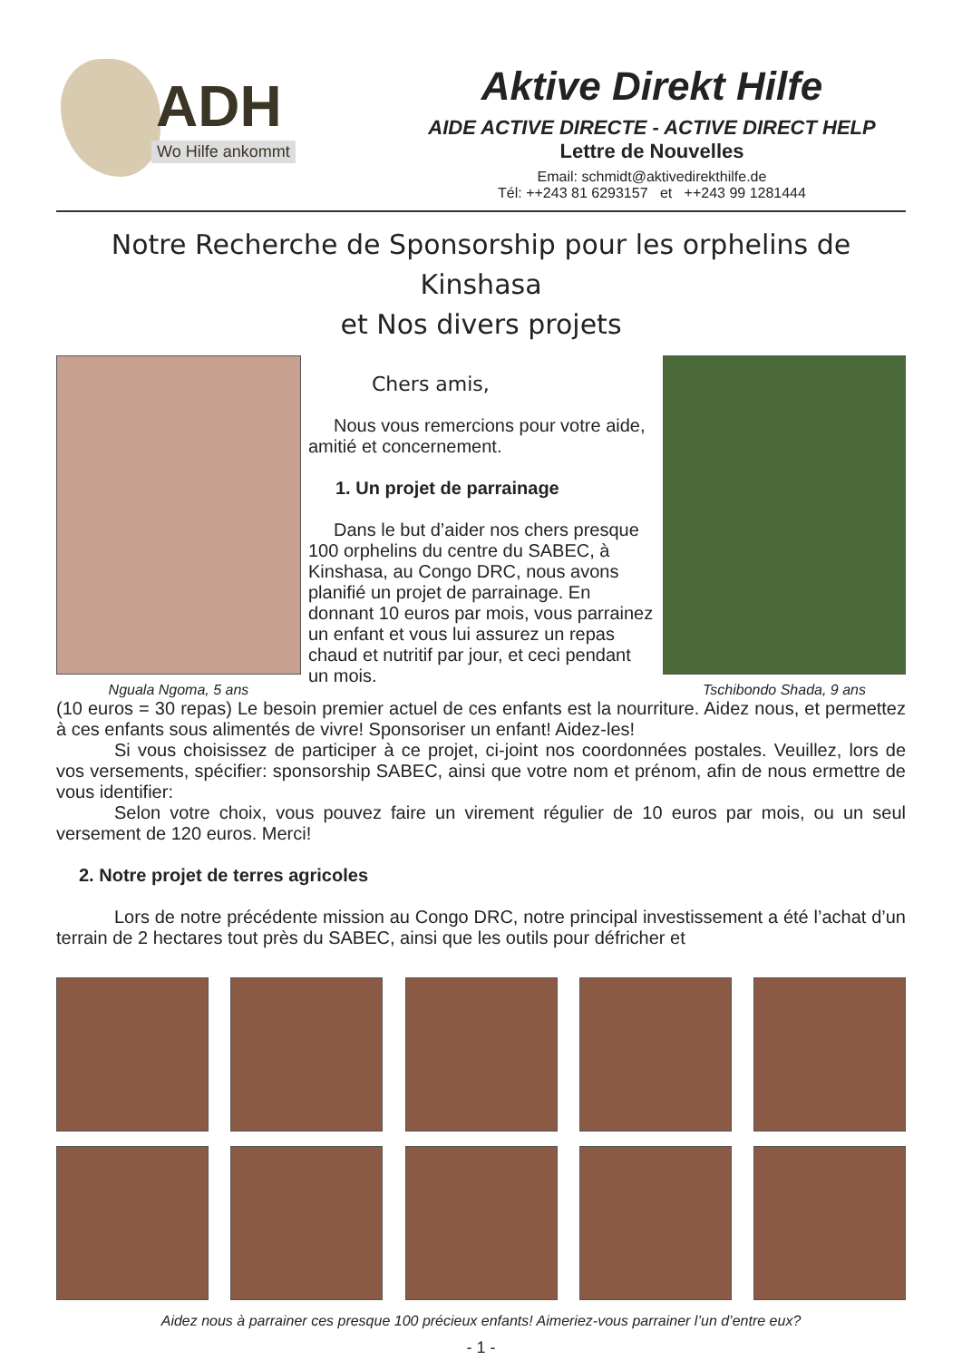ADH
Wo Hilfe ankommt
Aktive Direkt Hilfe
AIDE ACTIVE DIRECTE - ACTIVE DIRECT HELP
Lettre de Nouvelles
Email: schmidt@aktivedirekthilfe.de
Tél: ++243 81 6293157 et ++243 99 1281444
Notre Recherche de Sponsorship pour les orphelins de Kinshasa
et Nos divers projets
Nguala Ngoma, 5 ans
Chers amis,
Nous vous remercions pour votre aide, amitié et concernement.
1. Un projet de parrainage
Dans le but d’aider nos chers presque 100 orphelins du centre du SABEC, à Kinshasa, au Congo DRC, nous avons planifié un projet de parrainage. En donnant 10 euros par mois, vous parrainez un enfant et vous lui assurez un repas chaud et nutritif par jour, et ceci pendant un mois.
Tschibondo Shada, 9 ans
(10 euros = 30 repas) Le besoin premier actuel de ces enfants est la nourriture. Aidez nous, et permettez à ces enfants sous alimentés de vivre! Sponsoriser un enfant! Aidez-les!
Si vous choisissez de participer à ce projet, ci-joint nos coordonnées postales. Veuillez, lors de vos versements, spécifier: sponsorship SABEC, ainsi que votre nom et prénom, afin de nous ermettre de vous identifier:
Selon votre choix, vous pouvez faire un virement régulier de 10 euros par mois, ou un seul versement de 120 euros. Merci!
2. Notre projet de terres agricoles
Lors de notre précédente mission au Congo DRC, notre principal investissement a été l’achat d’un terrain de 2 hectares tout près du SABEC, ainsi que les outils pour défricher et
Aidez nous à parrainer ces presque 100 précieux enfants! Aimeriez-vous parrainer l’un d’entre eux?
- 1 -